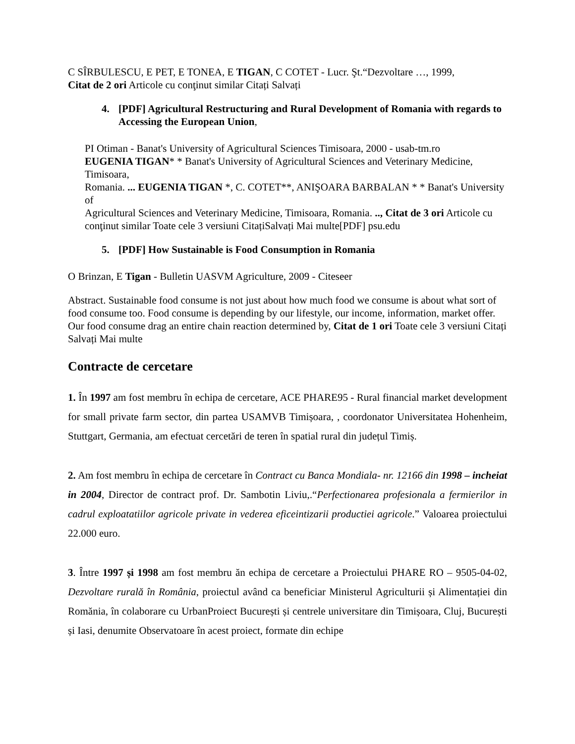C SÎRBULESCU, E PET, E TONEA, E TIGAN, C COTET - Lucr. Şt.“Dezvoltare …, 1999,
Citat de 2 ori Articole cu conţinut similar Citați Salvați
4. [PDF] Agricultural Restructuring and Rural Development of Romania with regards to Accessing the European Union,
PI Otiman - Banat's University of Agricultural Sciences Timisoara, 2000 - usab-tm.ro
EUGENIA TIGAN* * Banat's University of Agricultural Sciences and Veterinary Medicine, Timisoara,
Romania. ... EUGENIA TIGAN *, C. COTET**, ANIŞOARA BARBALAN * * Banat's University of
Agricultural Sciences and Veterinary Medicine, Timisoara, Romania. .., Citat de 3 ori Articole cu conţinut similar Toate cele 3 versiuni CitațiSalvați Mai multe[PDF] psu.edu
5. [PDF] How Sustainable is Food Consumption in Romania
O Brinzan, E Tigan - Bulletin UASVM Agriculture, 2009 - Citeseer
Abstract. Sustainable food consume is not just about how much food we consume is about what sort of food consume too. Food consume is depending by our lifestyle, our income, information, market offer. Our food consume drag an entire chain reaction determined by, Citat de 1 ori Toate cele 3 versiuni Citați Salvați Mai multe
Contracte de cercetare
1. În 1997 am fost membru în echipa de cercetare, ACE PHARE95 - Rural financial market development for small private farm sector, din partea USAMVB Timișoara, , coordonator Universitatea Hohenheim, Stuttgart, Germania, am efectuat cercetări de teren în spatial rural din județul Timiș.
2. Am fost membru în echipa de cercetare în Contract cu Banca Mondiala- nr. 12166 din 1998 – incheiat in 2004, Director de contract prof. Dr. Sambotin Liviu,.“Perfectionarea profesionala a fermierilor in cadrul exploatatiilor agricole private in vederea eficeintizarii productiei agricole.” Valoarea proiectului 22.000 euro.
3. Între 1997 și 1998 am fost membru ăn echipa de cercetare a Proiectului PHARE RO – 9505-04-02, Dezvoltare rurală în România, proiectul având ca beneficiar Ministerul Agriculturii și Alimentației din Romănia, în colaborare cu UrbanProiect București și centrele universitare din Timișoara, Cluj, București și Iasi, denumite Observatoare în acest proiect, formate din echipe